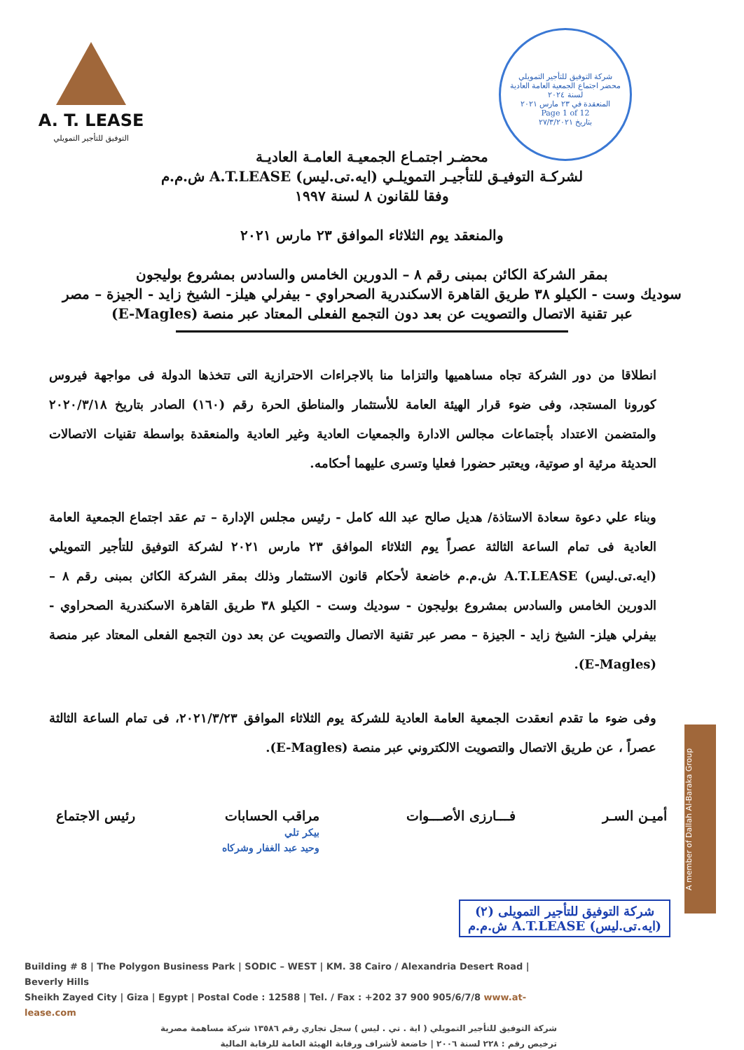A. T. LEASE
التوفيق للتأجير التمويلي
شركة التوفيق للتأجير التمويلي
محضر اجتماع الجمعية العامة العادية لسنة ٢٠٢٤
المنعقدة في ٢٣ مارس ٢٠٢١
Page 1 of 12
بتاريخ ٢٧/٣/٢٠٢١
محضـر اجتمـاع الجمعيـة العامـة العاديـة
لشركـة التوفيـق للتأجيـر التمويلـي (ايه.تى.ليس) A.T.LEASE ش.م.م
وفقا للقانون ٨ لسنة ١٩٩٧
والمنعقد يوم الثلاثاء الموافق ٢٣ مارس ٢٠٢١
بمقر الشركة الكائن بمبنى رقم ٨ – الدورين الخامس والسادس بمشروع بوليجون
سوديك وست - الكيلو ٣٨ طريق القاهرة الاسكندرية الصحراوي - بيفرلي هيلز- الشيخ زايد - الجيزة – مصر
عبر تقنية الاتصال والتصويت عن بعد دون التجمع الفعلى المعتاد عبر منصة (E-Magles)
انطلاقا من دور الشركة تجاه مساهميها والتزاما منا بالاجراءات الاحترازية التى تتخذها الدولة فى مواجهة فيروس كورونا المستجد، وفى ضوء قرار الهيئة العامة للأستثمار والمناطق الحرة رقم (١٦٠) الصادر بتاريخ ٢٠٢٠/٣/١٨ والمتضمن الاعتداد بأجتماعات مجالس الادارة والجمعيات العادية وغير العادية والمنعقدة بواسطة تقنيات الاتصالات الحديثة مرئية او صوتية، ويعتبر حضورا فعليا وتسرى عليهما أحكامه.
وبناء علي دعوة سعادة الاستاذة/ هديل صالح عبد الله كامل - رئيس مجلس الإدارة – تم عقد اجتماع الجمعية العامة العادية فى تمام الساعة الثالثة عصراً يوم الثلاثاء الموافق ٢٣ مارس ٢٠٢١ لشركة التوفيق للتأجير التمويلي (ايه.تى.ليس) A.T.LEASE ش.م.م خاضعة لأحكام قانون الاستثمار وذلك بمقر الشركة الكائن بمبنى رقم ٨ – الدورين الخامس والسادس بمشروع بوليجون - سوديك وست - الكيلو ٣٨ طريق القاهرة الاسكندرية الصحراوي - بيفرلي هيلز- الشيخ زايد - الجيزة – مصر عبر تقنية الاتصال والتصويت عن بعد دون التجمع الفعلى المعتاد عبر منصة (E-Magles).
وفى ضوء ما تقدم انعقدت الجمعية العامة العادية للشركة يوم الثلاثاء الموافق ٢٠٢١/٣/٢٣، فى تمام الساعة الثالثة عصراً ، عن طريق الاتصال والتصويت الالكتروني عبر منصة (E-Magles).
أميـن السـر فـــارزى الأصـــوات مراقب الحسابات
بيكر تلي
وحيد عبد الغفار وشركاه رئيس الاجتماع
شركة التوفيق للتأجير التمويلى (٢)
(ايه.تى.ليس) A.T.LEASE ش.م.م
A member of Dallah Al-Baraka Group
Building # 8 | The Polygon Business Park | SODIC – WEST | KM. 38 Cairo / Alexandria Desert Road | Beverly Hills
Sheikh Zayed City | Giza | Egypt | Postal Code : 12588 | Tel. / Fax : +202 37 900 905/6/7/8 www.at-lease.com
شركة التوفيق للتأجير التمويلي ( اية . تي . ليس ) سجل تجاري رقم ١٣٥٨٦ شركة مساهمة مصرية
ترخيص رقم : ٢٢٨ لسنة ٢٠٠٦ | خاضعة لأشراف ورقابة الهيئة العامة للرقابة المالية